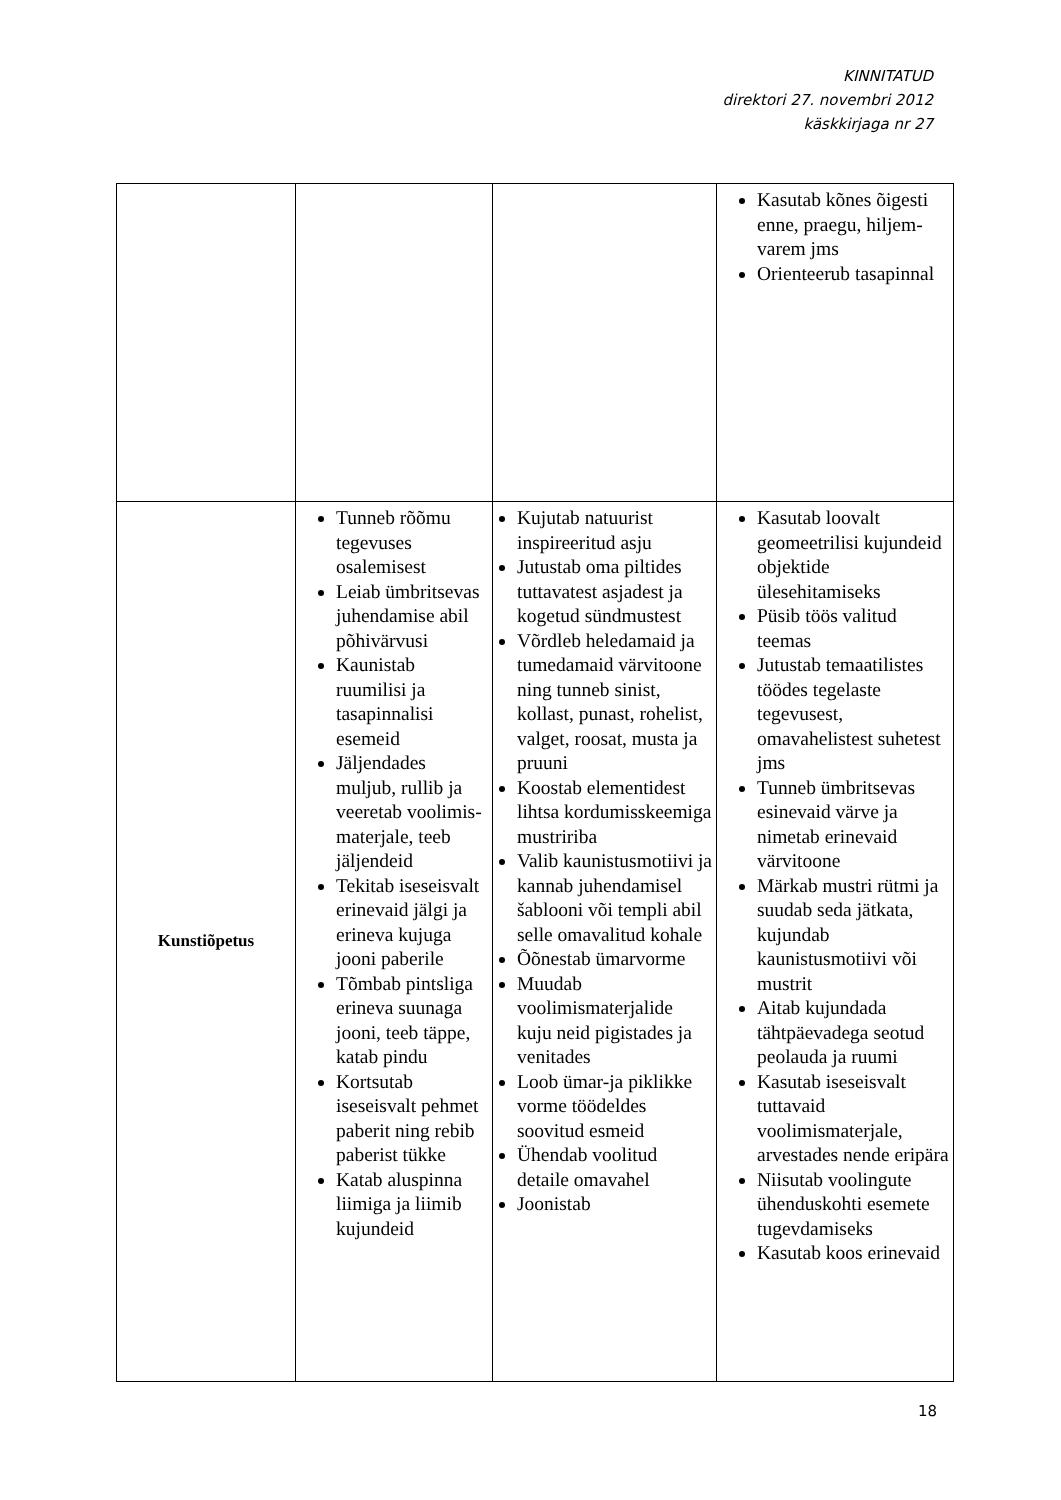KINNITATUD
direktori 27. novembri 2012
käskkirjaga nr 27
| | | | Kasutab kõnes õigesti enne, praegu, hiljem-varem jms Orienteerub tasapinnal |
| Kunstiõpetus | Tunneb rõõmu tegevuses osalemisest Leiab ümbritsevas juhendamise abil põhivärvusi Kaunistab ruumilisi ja tasapinnalisi esemeid Jäljendades muljub, rullib ja veeretab voolimis-materjale, teeb jäljendeid Tekitab iseseisvalt erinevaid jälgi ja erineva kujuga jooni paberile Tõmbab pintsliga erineva suunaga jooni, teeb täppe, katab pindu Kortsutab iseseisvalt pehmet paberit ning rebib paberist tükke Katab aluspinna liimiga ja liimib kujundeid | Kujutab natuurist inspireeritud asju Jutustab oma piltides tuttavatest asjadest ja kogetud sündmustest Võrdleb heledamaid ja tumedamaid värvitoone ning tunneb sinist, kollast, punast, rohelist, valget, roosat, musta ja pruuni Koostab elementidest lihtsa kordumisskeemiga mustririba Valib kaunistusmotiivi ja kannab juhendamisel šablooni või templi abil selle omavalitud kohale Õõnestab ümarvorme Muudab voolimismaterjalide kuju neid pigistades ja venitades Loob ümar-ja piklikke vorme töödeldes soovitud esmeid Ühendab voolitud detaile omavahel Joonistab | Kasutab loovalt geomeetrilisi kujundeid objektide ülesehitamiseks Püsib töös valitud teemas Jutustab temaatilistes töödes tegelaste tegevusest, omavahelistest suhetest jms Tunneb ümbritsevas esinevaid värve ja nimetab erinevaid värvitoone Märkab mustri rütmi ja suudab seda jätkata, kujundab kaunistusmotiivi või mustrit Aitab kujundada tähtpäevadega seotud peolauda ja ruumi Kasutab iseseisvalt tuttavaid voolimismaterjale, arvestades nende eripära Niisutab voolingute ühenduskohti esemete tugevdamiseks Kasutab koos erinevaid |
18